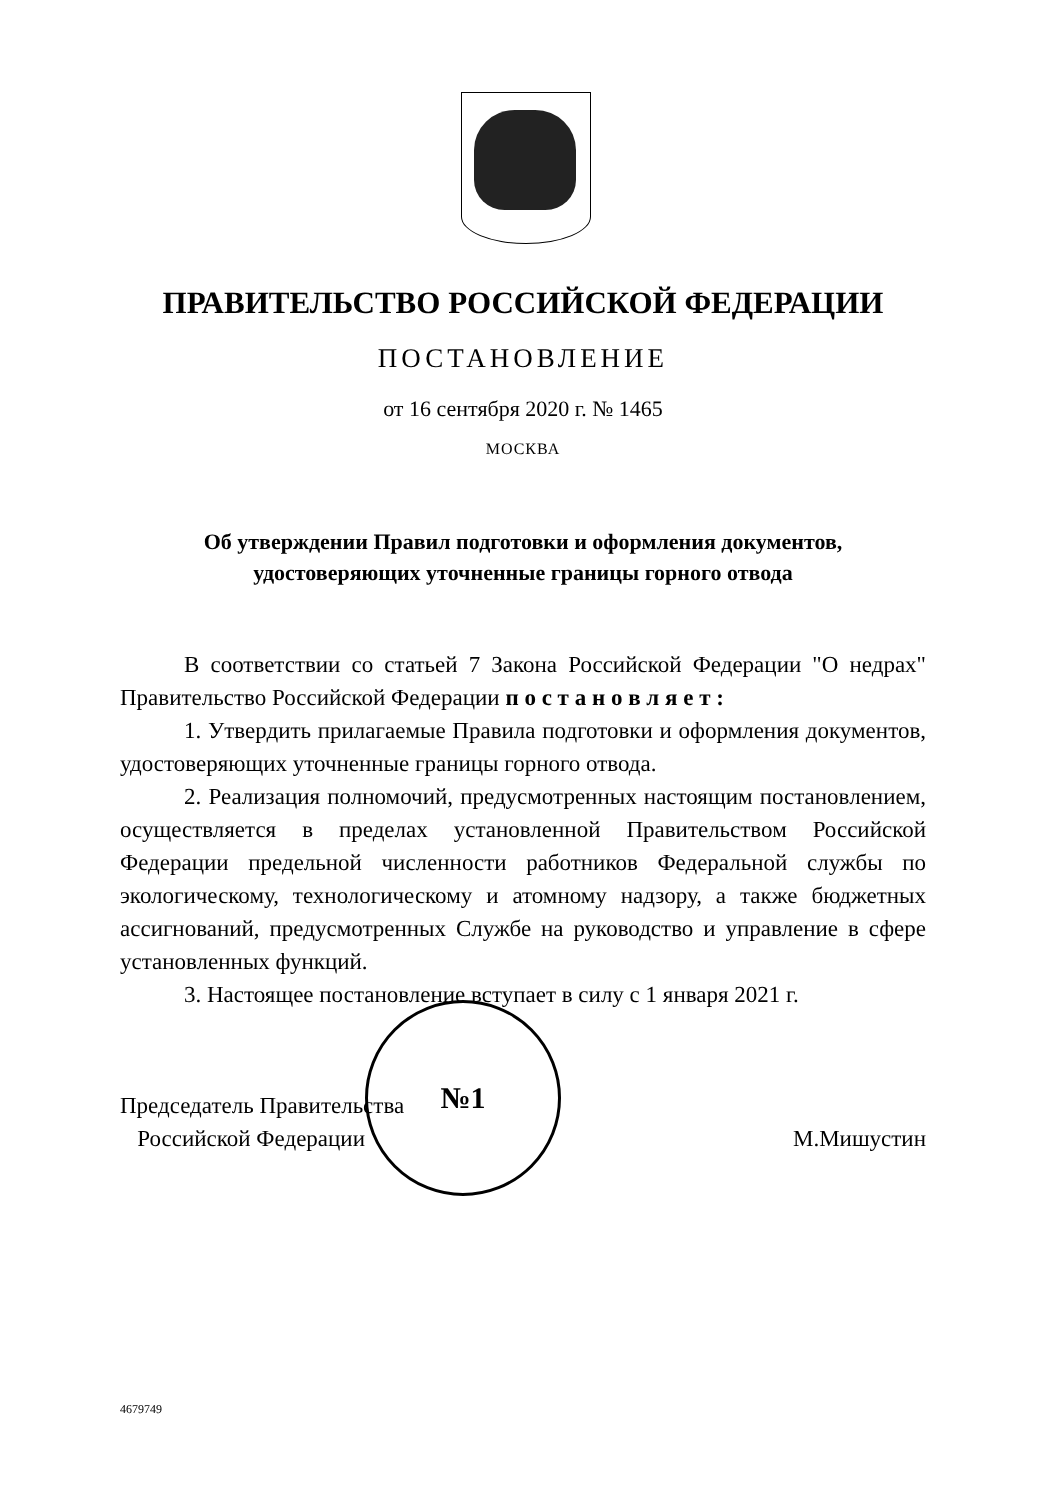№1
ПРАВИТЕЛЬСТВО РОССИЙСКОЙ ФЕДЕРАЦИИ
ПОСТАНОВЛЕНИЕ
от 16 сентября 2020 г. № 1465
МОСКВА
Об утверждении Правил подготовки и оформления документов,
удостоверяющих уточненные границы горного отвода
В соответствии со статьей 7 Закона Российской Федерации "О недрах" Правительство Российской Федерации п о с т а н о в л я е т :
1. Утвердить прилагаемые Правила подготовки и оформления документов, удостоверяющих уточненные границы горного отвода.
2. Реализация полномочий, предусмотренных настоящим постановлением, осуществляется в пределах установленной Правительством Российской Федерации предельной численности работников Федеральной службы по экологическому, технологическому и атомному надзору, а также бюджетных ассигнований, предусмотренных Службе на руководство и управление в сфере установленных функций.
3. Настоящее постановление вступает в силу с 1 января 2021 г.
Председатель Правительства
Российской Федерации
М.Мишустин
4679749